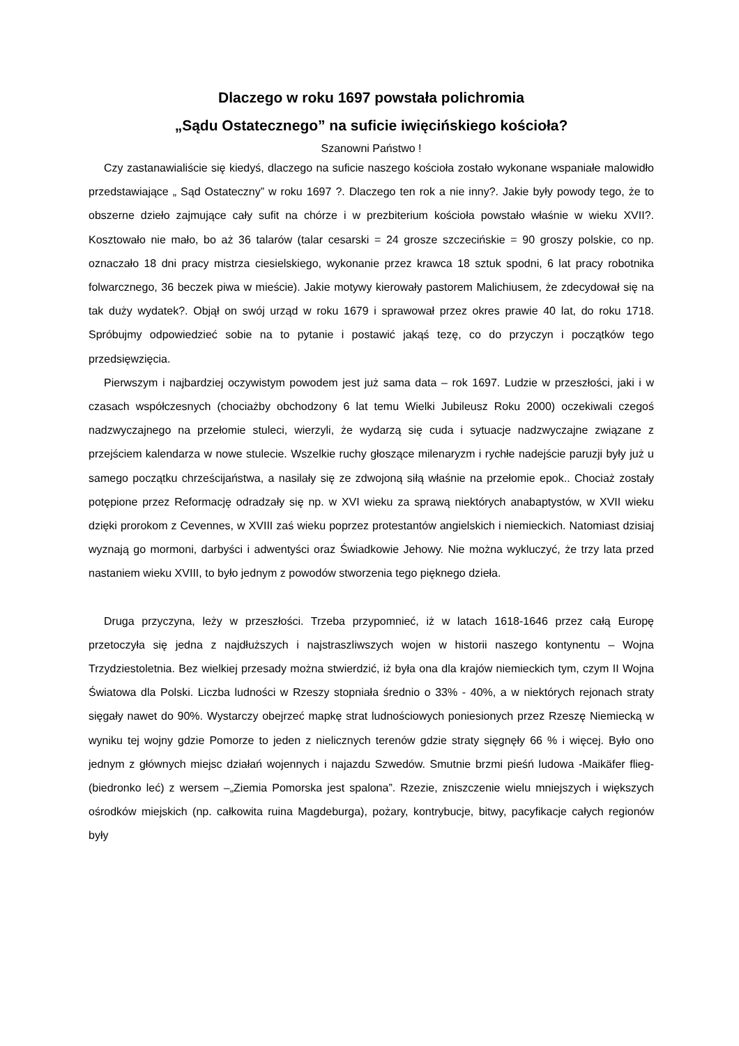Dlaczego w roku 1697 powstała polichromia
„Sądu Ostatecznego” na suficie iwięcińskiego kościoła?
Szanowni Państwo !
Czy zastanawialiście się kiedyś, dlaczego na suficie naszego kościoła zostało wykonane wspaniałe malowidło przedstawiające „ Sąd Ostateczny” w roku 1697 ?. Dlaczego ten rok a nie inny?. Jakie były powody tego, że to obszerne dzieło zajmujące cały sufit na chórze i w prezbiterium kościoła powstało właśnie w wieku XVII?. Kosztowało nie mało, bo aż 36 talarów (talar cesarski = 24 grosze szczecińskie = 90 groszy polskie, co np. oznaczało 18 dni pracy mistrza ciesielskiego, wykonanie przez krawca 18 sztuk spodni, 6 lat pracy robotnika folwarcznego, 36 beczek piwa w mieście). Jakie motywy kierowały pastorem Malichiusem, że zdecydował się na tak duży wydatek?. Objął on swój urząd w roku 1679 i sprawował przez okres prawie 40 lat, do roku 1718. Spróbujmy odpowiedzieć sobie na to pytanie i postawić jakąś tezę, co do przyczyn i początków tego przedsięwzięcia.
Pierwszym i najbardziej oczywistym powodem jest już sama data – rok 1697. Ludzie w przeszłości, jaki i w czasach współczesnych (chociażby obchodzony 6 lat temu Wielki Jubileusz Roku 2000) oczekiwali czegoś nadzwyczajnego na przełomie stuleci, wierzyli, że wydarzą się cuda i sytuacje nadzwyczajne związane z przejściem kalendarza w nowe stulecie. Wszelkie ruchy głoszące milenaryzm i rychłe nadejście paruzji były już u samego początku chrześcijaństwa, a nasilały się ze zdwojoną siłą właśnie na przełomie epok.. Chociaż zostały potępione przez Reformację odradzały się np. w XVI wieku za sprawą niektórych anabaptystów, w XVII wieku dzięki prorokom z Cevennes, w XVIII zaś wieku poprzez protestantów angielskich i niemieckich. Natomiast dzisiaj wyznają go mormoni, darbyści i adwentyści oraz Świadkowie Jehowy. Nie można wykluczyć, że trzy lata przed nastaniem wieku XVIII, to było jednym z powodów stworzenia tego pięknego dzieła.
Druga przyczyna, leży w przeszłości. Trzeba przypomnieć, iż w latach 1618-1646 przez całą Europę przetoczyła się jedna z najdłuższych i najstraszliwszych wojen w historii naszego kontynentu – Wojna Trzydziestoletnia. Bez wielkiej przesady można stwierdzić, iż była ona dla krajów niemieckich tym, czym II Wojna Światowa dla Polski. Liczba ludności w Rzeszy stopniała średnio o 33% - 40%, a w niektórych rejonach straty sięgały nawet do 90%. Wystarczy obejrzeć mapkę strat ludnościowych poniesionych przez Rzeszę Niemiecką w wyniku tej wojny gdzie Pomorze to jeden z nielicznych terenów gdzie straty sięgnęły 66 % i więcej. Było ono jednym z głównych miejsc działań wojennych i najazdu Szwedów. Smutnie brzmi pieśń ludowa -Maikäfer flieg- (biedronko leć) z wersem –„Ziemia Pomorska jest spalona”. Rzezie, zniszczenie wielu mniejszych i większych ośrodków miejskich (np. całkowita ruina Magdeburga), pożary, kontrybucje, bitwy, pacyfikacje całych regionów były